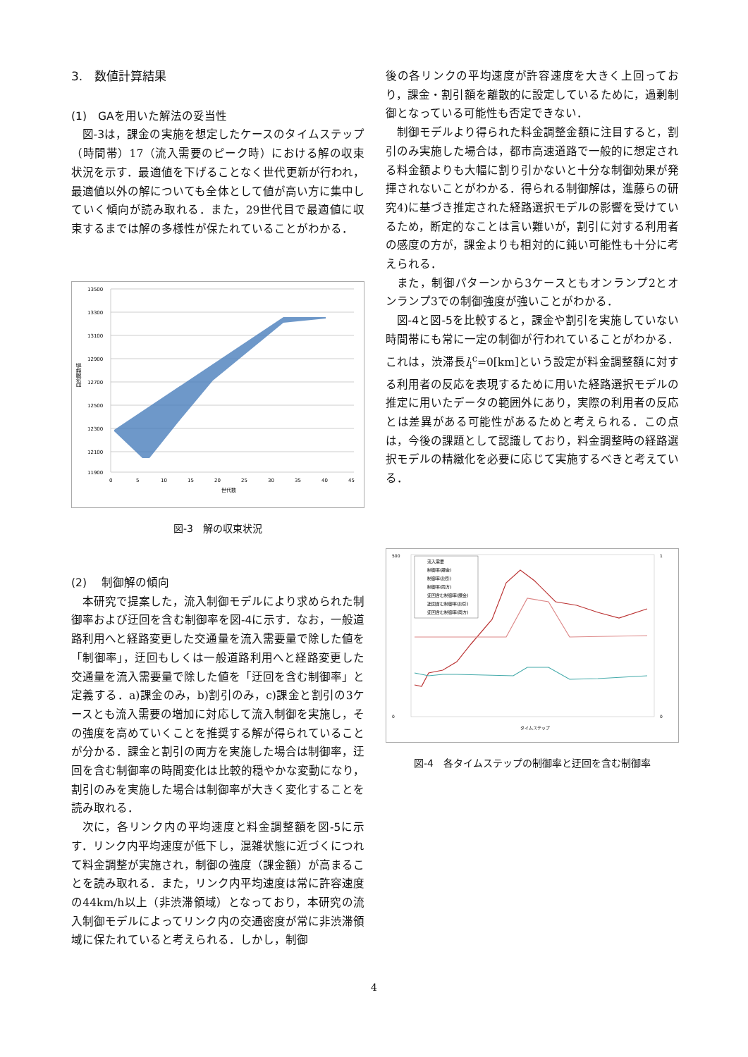3.　数値計算結果
(1)　GAを用いた解法の妥当性
図-3は，課金の実施を想定したケースのタイムステップ（時間帯）17（流入需要のピーク時）における解の収束状況を示す．最適値を下げることなく世代更新が行われ，最適値以外の解についても全体として値が高い方に集中していく傾向が読み取れる．また，29世代目で最適値に収束するまでは解の多様性が保たれていることがわかる．
13500
13300
13100
12900
12700
12500
12300
12100
11900
0
5
10
15
20
25
30
35
40
45
世代数
目的関数値
図-3　解の収束状況
(2)　 制御解の傾向
本研究で提案した，流入制御モデルにより求められた制御率および迂回を含む制御率を図-4に示す．なお，一般道路利用へと経路変更した交通量を流入需要量で除した値を「制御率」，迂回もしくは一般道路利用へと経路変更した交通量を流入需要量で除した値を「迂回を含む制御率」と定義する．a)課金のみ，b)割引のみ，c)課金と割引の3ケースとも流入需要の増加に対応して流入制御を実施し，その強度を高めていくことを推奨する解が得られていることが分かる．課金と割引の両方を実施した場合は制御率，迂回を含む制御率の時間変化は比較的穏やかな変動になり，割引のみを実施した場合は制御率が大きく変化することを読み取れる．
次に，各リンク内の平均速度と料金調整額を図-5に示す．リンク内平均速度が低下し，混雑状態に近づくにつれて料金調整が実施され，制御の強度（課金額）が高まることを読み取れる．また，リンク内平均速度は常に許容速度の44km/h以上（非渋滞領域）となっており，本研究の流入制御モデルによってリンク内の交通密度が常に非渋滞領域に保たれていると考えられる．しかし，制御
後の各リンクの平均速度が許容速度を大きく上回っており，課金・割引額を離散的に設定しているために，過剰制御となっている可能性も否定できない．
制御モデルより得られた料金調整金額に注目すると，割引のみ実施した場合は，都市高速道路で一般的に想定される料金額よりも大幅に割り引かないと十分な制御効果が発揮されないことがわかる．得られる制御解は，進藤らの研究4)に基づき推定された経路選択モデルの影響を受けているため，断定的なことは言い難いが，割引に対する利用者の感度の方が，課金よりも相対的に鈍い可能性も十分に考えられる．
また，制御パターンから3ケースともオンランプ2とオンランプ3での制御強度が強いことがわかる．
図-4と図-5を比較すると，課金や割引を実施していない時間帯にも常に一定の制御が行われていることがわかる．これは，渋滞長l<sub>i</sub><sup>c</sup>=0[km]という設定が料金調整額に対する利用者の反応を表現するために用いた経路選択モデルの推定に用いたデータの範囲外にあり，実際の利用者の反応とは差異がある可能性があるためと考えられる．この点は，今後の課題として認識しており，料金調整時の経路選択モデルの精緻化を必要に応じて実施するべきと考えている．
500
0
1
0
タイムステップ
流入需要
制御率(課金)
制御率(割引)
制御率(両方)
迂回含む制御率(課金)
迂回含む制御率(割引)
迂回含む制御率(両方)
図-4　各タイムステップの制御率と迂回を含む制御率
4